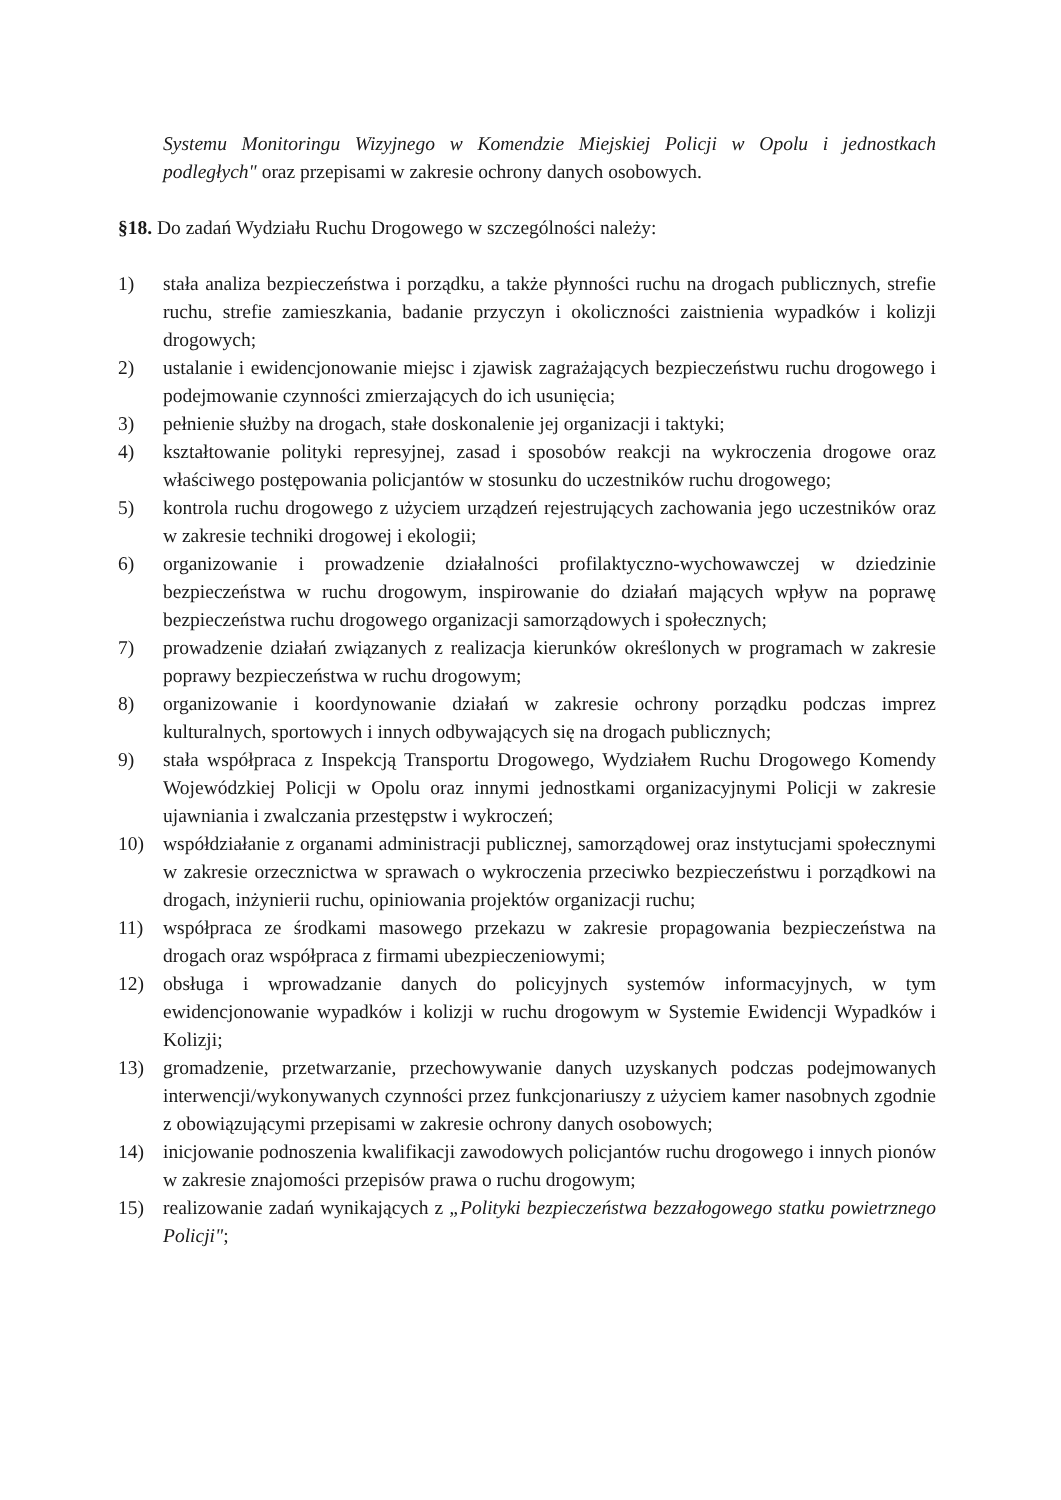Systemu Monitoringu Wizyjnego w Komendzie Miejskiej Policji w Opolu i jednostkach podległych" oraz przepisami w zakresie ochrony danych osobowych.
§18. Do zadań Wydziału Ruchu Drogowego w szczególności należy:
1) stała analiza bezpieczeństwa i porządku, a także płynności ruchu na drogach publicznych, strefie ruchu, strefie zamieszkania, badanie przyczyn i okoliczności zaistnienia wypadków i kolizji drogowych;
2) ustalanie i ewidencjonowanie miejsc i zjawisk zagrażających bezpieczeństwu ruchu drogowego i podejmowanie czynności zmierzających do ich usunięcia;
3) pełnienie służby na drogach, stałe doskonalenie jej organizacji i taktyki;
4) kształtowanie polityki represyjnej, zasad i sposobów reakcji na wykroczenia drogowe oraz właściwego postępowania policjantów w stosunku do uczestników ruchu drogowego;
5) kontrola ruchu drogowego z użyciem urządzeń rejestrujących zachowania jego uczestników oraz w zakresie techniki drogowej i ekologii;
6) organizowanie i prowadzenie działalności profilaktyczno-wychowawczej w dziedzinie bezpieczeństwa w ruchu drogowym, inspirowanie do działań mających wpływ na poprawę bezpieczeństwa ruchu drogowego organizacji samorządowych i społecznych;
7) prowadzenie działań związanych z realizacja kierunków określonych w programach w zakresie poprawy bezpieczeństwa w ruchu drogowym;
8) organizowanie i koordynowanie działań w zakresie ochrony porządku podczas imprez kulturalnych, sportowych i innych odbywających się na drogach publicznych;
9) stała współpraca z Inspekcją Transportu Drogowego, Wydziałem Ruchu Drogowego Komendy Wojewódzkiej Policji w Opolu oraz innymi jednostkami organizacyjnymi Policji w zakresie ujawniania i zwalczania przestępstw i wykroczeń;
10) współdziałanie z organami administracji publicznej, samorządowej oraz instytucjami społecznymi w zakresie orzecznictwa w sprawach o wykroczenia przeciwko bezpieczeństwu i porządkowi na drogach, inżynierii ruchu, opiniowania projektów organizacji ruchu;
11) współpraca ze środkami masowego przekazu w zakresie propagowania bezpieczeństwa na drogach oraz współpraca z firmami ubezpieczeniowymi;
12) obsługa i wprowadzanie danych do policyjnych systemów informacyjnych, w tym ewidencjonowanie wypadków i kolizji w ruchu drogowym w Systemie Ewidencji Wypadków i Kolizji;
13) gromadzenie, przetwarzanie, przechowywanie danych uzyskanych podczas podejmowanych interwencji/wykonywanych czynności przez funkcjonariuszy z użyciem kamer nasobnych zgodnie z obowiązującymi przepisami w zakresie ochrony danych osobowych;
14) inicjowanie podnoszenia kwalifikacji zawodowych policjantów ruchu drogowego i innych pionów w zakresie znajomości przepisów prawa o ruchu drogowym;
15) realizowanie zadań wynikających z „Polityki bezpieczeństwa bezzałogowego statku powietrznego Policji";